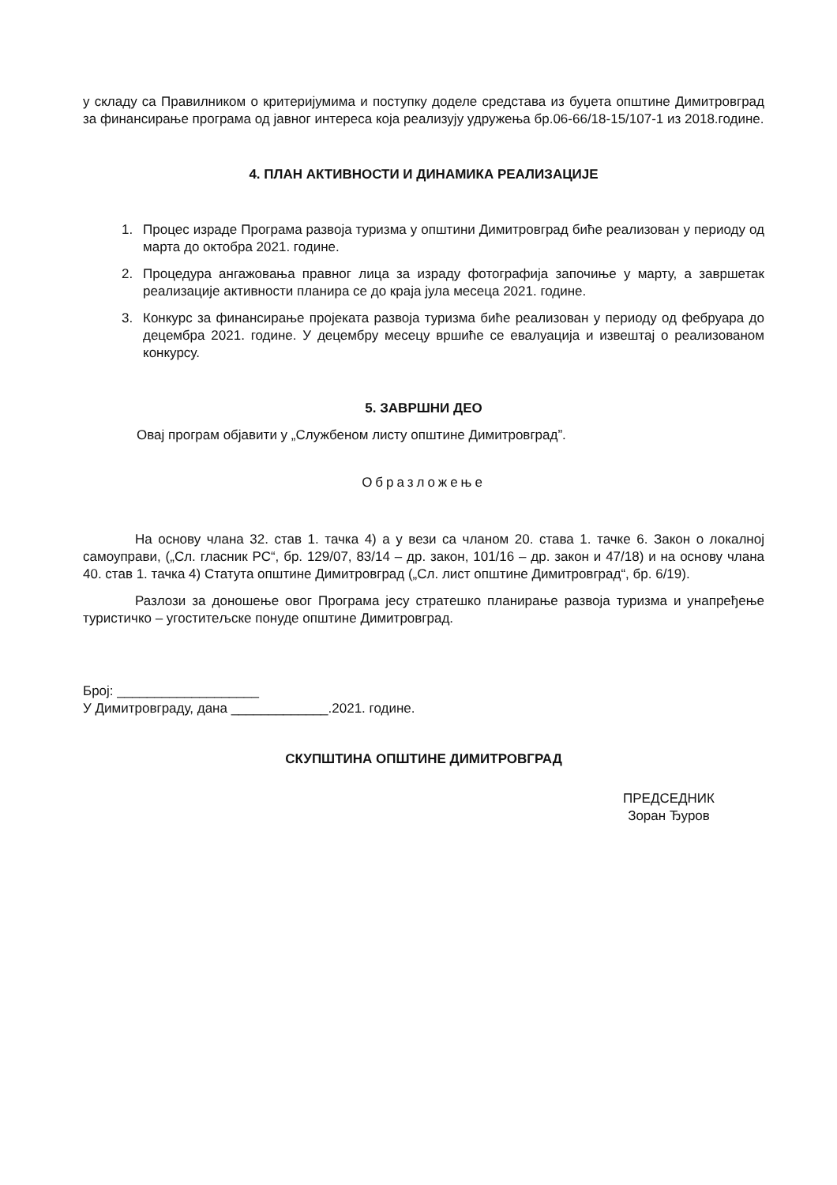у складу са Правилником о критеријумима и поступку доделе средстава из буџета општине Димитровград за финансирање програма од јавног интереса која реализују удружења бр.06-66/18-15/107-1 из 2018.године.
4. ПЛАН АКТИВНОСТИ И ДИНАМИКА РЕАЛИЗАЦИЈЕ
1. Процес израде Програма развоја туризма у општини Димитровград биће реализован у периоду од марта до октобра 2021. године.
2. Процедура ангажовања правног лица за израду фотографија започиње у марту, а завршетак реализације активности планира се до краја јула месеца 2021. године.
3. Конкурс за финансирање пројеката развоја туризма биће реализован у периоду од фебруара до децембра 2021. године. У децембру месецу вршиће се евалуација и извештај о реализованом конкурсу.
5. ЗАВРШНИ ДЕО
Овај програм објавити у „Службеном листу општине Димитровград”.
Образложење
На основу члана 32. став 1. тачка 4) а у вези са чланом 20. става 1. тачке 6. Закон о локалној самоуправи, („Сл. гласник РС“, бр. 129/07, 83/14 – др. закон, 101/16 – др. закон и 47/18) и на основу члана 40. став 1. тачка 4) Статута општине Димитровград („Сл. лист општине Димитровград“, бр. 6/19).
Разлози за доношење овог Програма јесу стратешко планирање развоја туризма и унапређење туристичко – угоститељске понуде општине Димитровград.
Број: ___________________
У Димитровграду, дана _____________.2021. године.
СКУПШТИНА ОПШТИНЕ ДИМИТРОВГРАД
ПРЕДСЕДНИК
Зоран Ђуров